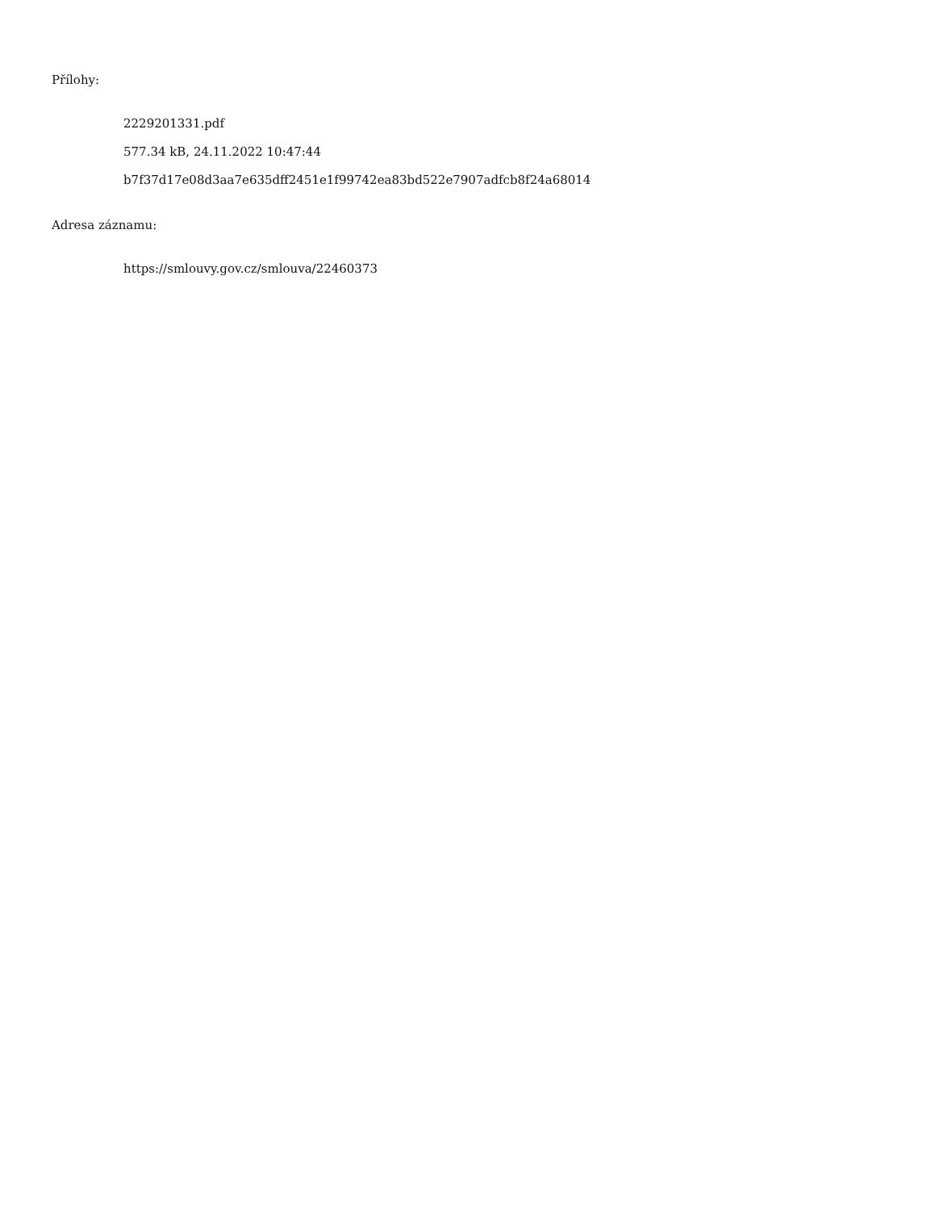Přílohy:
2229201331.pdf
577.34 kB, 24.11.2022 10:47:44
b7f37d17e08d3aa7e635dff2451e1f99742ea83bd522e7907adfcb8f24a68014
Adresa záznamu:
https://smlouvy.gov.cz/smlouva/22460373